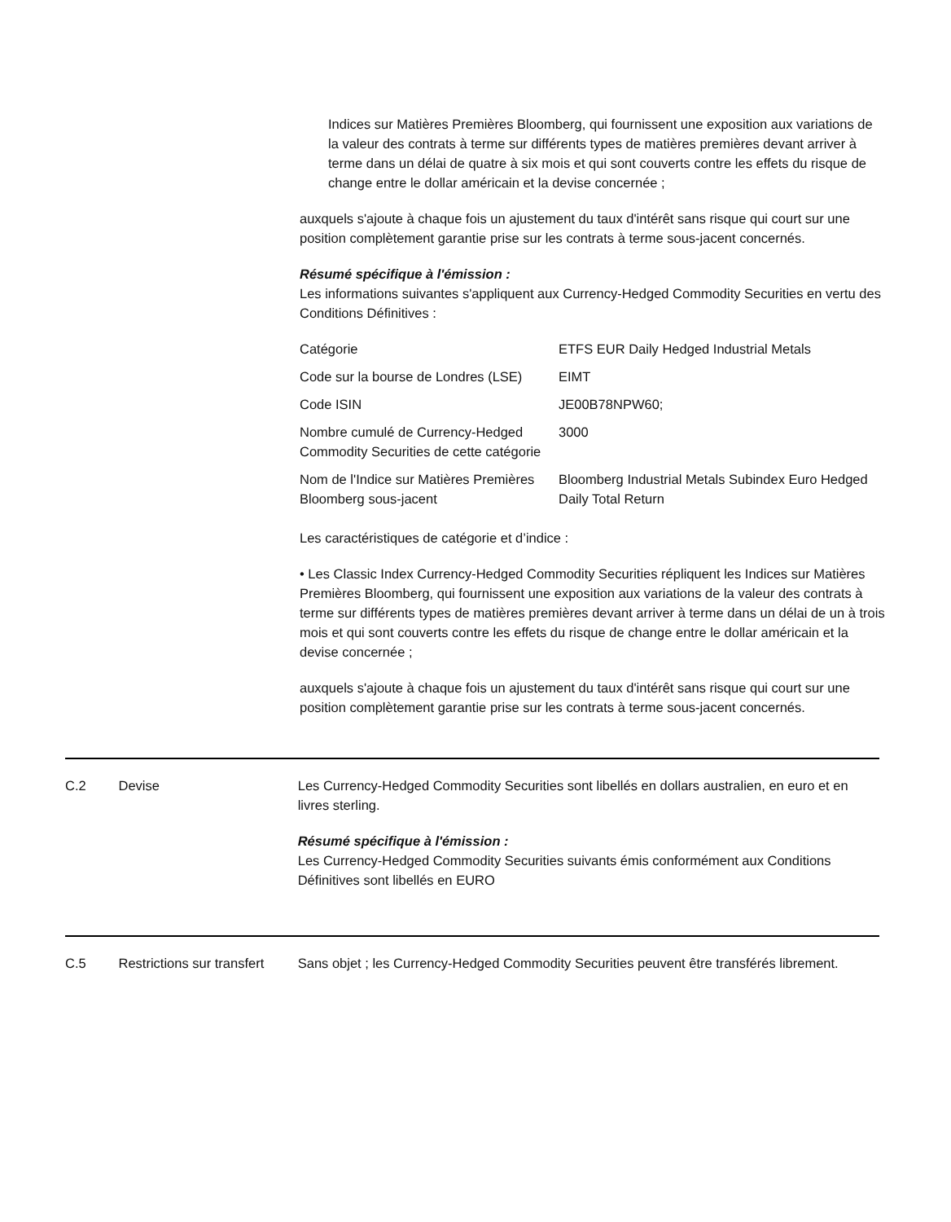Indices sur Matières Premières Bloomberg, qui fournissent une exposition aux variations de la valeur des contrats à terme sur différents types de matières premières devant arriver à terme dans un délai de quatre à six mois et qui sont couverts contre les effets du risque de change entre le dollar américain et la devise concernée ;
auxquels s'ajoute à chaque fois un ajustement du taux d'intérêt sans risque qui court sur une position complètement garantie prise sur les contrats à terme sous-jacent concernés.
Résumé spécifique à l'émission :
Les informations suivantes s'appliquent aux Currency-Hedged Commodity Securities en vertu des Conditions Définitives :
| Catégorie | ETFS EUR Daily Hedged Industrial Metals |
| Code sur la bourse de Londres (LSE) | EIMT |
| Code ISIN | JE00B78NPW60; |
| Nombre cumulé de Currency-Hedged Commodity Securities de cette catégorie | 3000 |
| Nom de l'Indice sur Matières Premières Bloomberg sous-jacent | Bloomberg Industrial Metals Subindex Euro Hedged Daily Total Return |
Les caractéristiques de catégorie et d’indice :
• Les Classic Index Currency-Hedged Commodity Securities répliquent les Indices sur Matières Premières Bloomberg, qui fournissent une exposition aux variations de la valeur des contrats à terme sur différents types de matières premières devant arriver à terme dans un délai de un à trois mois et qui sont couverts contre les effets du risque de change entre le dollar américain et la devise concernée ;
auxquels s'ajoute à chaque fois un ajustement du taux d'intérêt sans risque qui court sur une position complètement garantie prise sur les contrats à terme sous-jacent concernés.
C.2 Devise Les Currency-Hedged Commodity Securities sont libellés en dollars australien, en euro et en livres sterling.
Résumé spécifique à l'émission :
Les Currency-Hedged Commodity Securities suivants émis conformément aux Conditions Définitives sont libellés en EURO
C.5 Restrictions sur transfert
Sans objet ; les Currency-Hedged Commodity Securities peuvent être transférés librement.